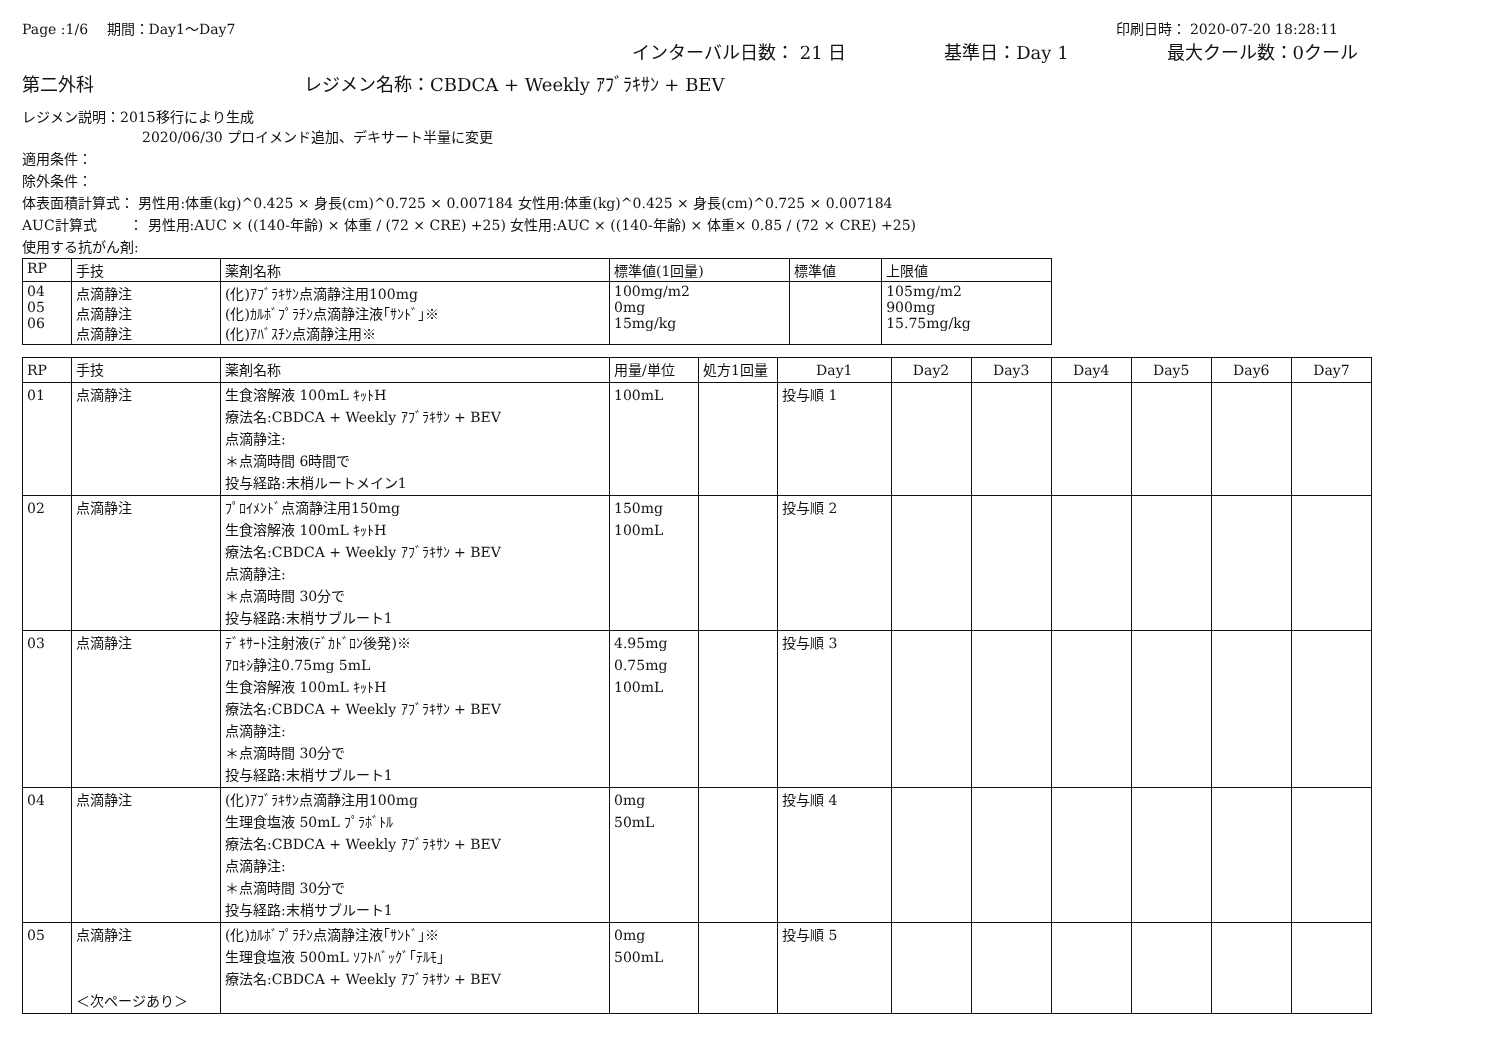Page :1/6　 期間：Day1～Day7 印刷日時： 2020-07-20 18:28:11
インターバル日数： 21 日 基準日：Day 1 最大クール数：0クール
第二外科 レジメン名称：CBDCA + Weekly ｱﾌﾞﾗｷｻﾝ + BEV
レジメン説明：2015移行により生成
2020/06/30 プロイメンド追加、デキサート半量に変更
適用条件：
除外条件：
体表面積計算式： 男性用:体重(kg)^0.425 × 身長(cm)^0.725 × 0.007184 女性用:体重(kg)^0.425 × 身長(cm)^0.725 × 0.007184
AUC計算式　　 ： 男性用:AUC × ((140-年齢) × 体重 / (72 × CRE) +25) 女性用:AUC × ((140-年齢) × 体重× 0.85 / (72 × CRE) +25)
使用する抗がん剤:
| RP | 手技 | 薬剤名称 | 標準値(1回量) | 標準値 | 上限値 |
| --- | --- | --- | --- | --- | --- |
| 04 05 06 | 点滴静注 点滴静注 点滴静注 | (化)ｱﾌﾞﾗｷｻﾝ点滴静注用100mg (化)ｶﾙﾎﾞﾌﾟﾗﾁﾝ点滴静注液｢ｻﾝﾄﾞ｣※ (化)ｱﾊﾞｽﾁﾝ点滴静注用※ | 100mg/m2 0mg 15mg/kg | | 105mg/m2 900mg 15.75mg/kg |
| RP | 手技 | 薬剤名称 | 用量/単位 | 処方1回量 | Day1 | Day2 | Day3 | Day4 | Day5 | Day6 | Day7 |
| 01 | 点滴静注 | 生食溶解液 100mL ｷｯﾄH 療法名:CBDCA + Weekly ｱﾌﾞﾗｷｻﾝ + BEV 点滴静注: ＊点滴時間 6時間で 投与経路:末梢ルートメイン1 | 100mL | | 投与順 1 | | | | | | |
| 02 | 点滴静注 | ﾌﾟﾛｲﾒﾝﾄﾞ点滴静注用150mg 生食溶解液 100mL ｷｯﾄH 療法名:CBDCA + Weekly ｱﾌﾞﾗｷｻﾝ + BEV 点滴静注: ＊点滴時間 30分で 投与経路:末梢サブルート1 | 150mg 100mL | | 投与順 2 | | | | | | |
| 03 | 点滴静注 | ﾃﾞｷｻｰﾄ注射液(ﾃﾞｶﾄﾞﾛﾝ後発)※ ｱﾛｷｼ静注0.75mg 5mL 生食溶解液 100mL ｷｯﾄH 療法名:CBDCA + Weekly ｱﾌﾞﾗｷｻﾝ + BEV 点滴静注: ＊点滴時間 30分で 投与経路:末梢サブルート1 | 4.95mg 0.75mg 100mL | | 投与順 3 | | | | | | |
| 04 | 点滴静注 | (化)ｱﾌﾞﾗｷｻﾝ点滴静注用100mg 生理食塩液 50mL ﾌﾟﾗﾎﾞﾄﾙ 療法名:CBDCA + Weekly ｱﾌﾞﾗｷｻﾝ + BEV 点滴静注: ＊点滴時間 30分で 投与経路:末梢サブルート1 | 0mg 50mL | | 投与順 4 | | | | | | |
| 05 | 点滴静注 ＜次ページあり＞ | (化)ｶﾙﾎﾞﾌﾟﾗﾁﾝ点滴静注液｢ｻﾝﾄﾞ｣※ 生理食塩液 500mL ｿﾌﾄﾊﾞｯｸﾞ｢ﾃﾙﾓ｣ 療法名:CBDCA + Weekly ｱﾌﾞﾗｷｻﾝ + BEV | 0mg 500mL | | 投与順 5 | | | | | | |